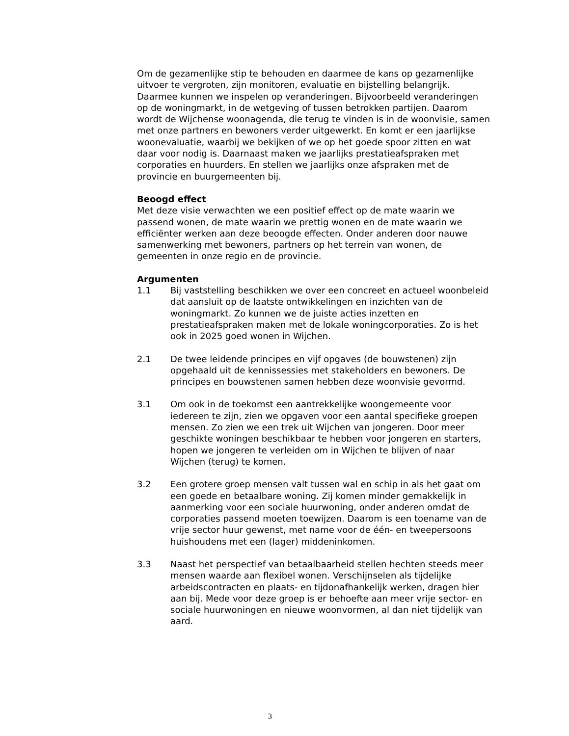Om de gezamenlijke stip te behouden en daarmee de kans op gezamenlijke uitvoer te vergroten, zijn monitoren, evaluatie en bijstelling belangrijk. Daarmee kunnen we inspelen op veranderingen. Bijvoorbeeld veranderingen op de woningmarkt, in de wetgeving of tussen betrokken partijen. Daarom wordt de Wijchense woonagenda, die terug te vinden is in de woonvisie, samen met onze partners en bewoners verder uitgewerkt. En komt er een jaarlijkse woonevaluatie, waarbij we bekijken of we op het goede spoor zitten en wat daar voor nodig is. Daarnaast maken we jaarlijks prestatieafspraken met corporaties en huurders. En stellen we jaarlijks onze afspraken met de provincie en buurgemeenten bij.
Beoogd effect
Met deze visie verwachten we een positief effect op de mate waarin we passend wonen, de mate waarin we prettig wonen en de mate waarin we efficiënter werken aan deze beoogde effecten. Onder anderen door nauwe samenwerking met bewoners, partners op het terrein van wonen, de gemeenten in onze regio en de provincie.
Argumenten
1.1 Bij vaststelling beschikken we over een concreet en actueel woonbeleid dat aansluit op de laatste ontwikkelingen en inzichten van de woningmarkt. Zo kunnen we de juiste acties inzetten en prestatieafspraken maken met de lokale woningcorporaties. Zo is het ook in 2025 goed wonen in Wijchen.
2.1 De twee leidende principes en vijf opgaves (de bouwstenen) zijn opgehaald uit de kennissessies met stakeholders en bewoners. De principes en bouwstenen samen hebben deze woonvisie gevormd.
3.1 Om ook in de toekomst een aantrekkelijke woongemeente voor iedereen te zijn, zien we opgaven voor een aantal specifieke groepen mensen. Zo zien we een trek uit Wijchen van jongeren. Door meer geschikte woningen beschikbaar te hebben voor jongeren en starters, hopen we jongeren te verleiden om in Wijchen te blijven of naar Wijchen (terug) te komen.
3.2 Een grotere groep mensen valt tussen wal en schip in als het gaat om een goede en betaalbare woning. Zij komen minder gemakkelijk in aanmerking voor een sociale huurwoning, onder anderen omdat de corporaties passend moeten toewijzen. Daarom is een toename van de vrije sector huur gewenst, met name voor de één- en tweepersoons huishoudens met een (lager) middeninkomen.
3.3 Naast het perspectief van betaalbaarheid stellen hechten steeds meer mensen waarde aan flexibel wonen. Verschijnselen als tijdelijke arbeidscontracten en plaats- en tijdonafhankelijk werken, dragen hier aan bij. Mede voor deze groep is er behoefte aan meer vrije sector- en sociale huurwoningen en nieuwe woonvormen, al dan niet tijdelijk van aard.
3